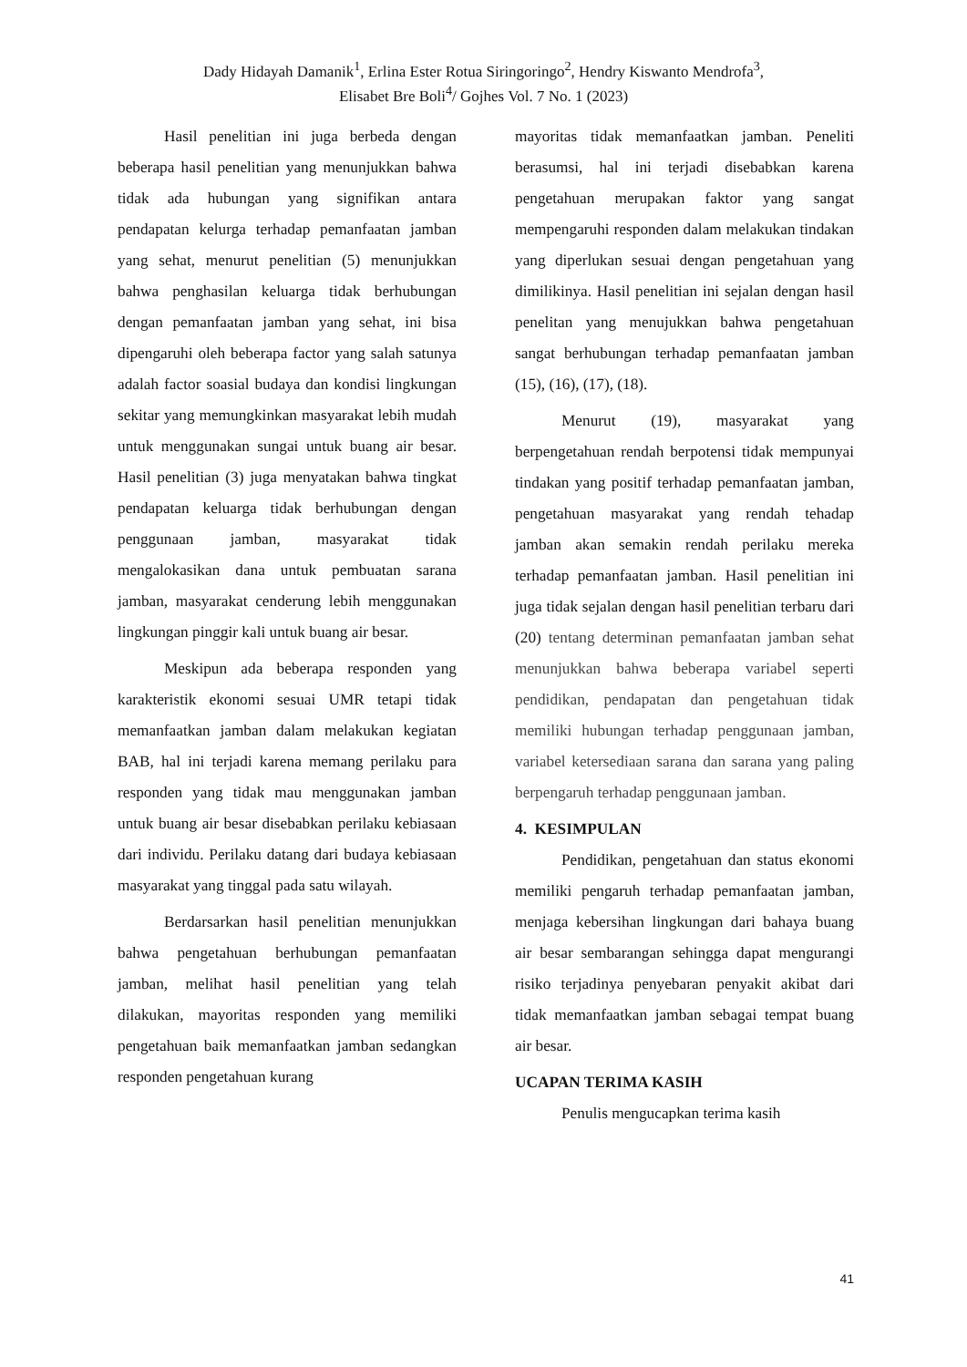Dady Hidayah Damanik<sup>1</sup>, Erlina Ester Rotua Siringoringo<sup>2</sup>, Hendry Kiswanto Mendrofa<sup>3</sup>,
Elisabet Bre Boli<sup>4</sup>/ Gojhes Vol. 7 No. 1 (2023)
Hasil penelitian ini juga berbeda dengan beberapa hasil penelitian yang menunjukkan bahwa tidak ada hubungan yang signifikan antara pendapatan kelurga terhadap pemanfaatan jamban yang sehat, menurut penelitian (5) menunjukkan bahwa penghasilan keluarga tidak berhubungan dengan pemanfaatan jamban yang sehat, ini bisa dipengaruhi oleh beberapa factor yang salah satunya adalah factor soasial budaya dan kondisi lingkungan sekitar yang memungkinkan masyarakat lebih mudah untuk menggunakan sungai untuk buang air besar. Hasil penelitian (3) juga menyatakan bahwa tingkat pendapatan keluarga tidak berhubungan dengan penggunaan jamban, masyarakat tidak mengalokasikan dana untuk pembuatan sarana jamban, masyarakat cenderung lebih menggunakan lingkungan pinggir kali untuk buang air besar.
Meskipun ada beberapa responden yang karakteristik ekonomi sesuai UMR tetapi tidak memanfaatkan jamban dalam melakukan kegiatan BAB, hal ini terjadi karena memang perilaku para responden yang tidak mau menggunakan jamban untuk buang air besar disebabkan perilaku kebiasaan dari individu. Perilaku datang dari budaya kebiasaan masyarakat yang tinggal pada satu wilayah.
Berdarsarkan hasil penelitian menunjukkan bahwa pengetahuan berhubungan pemanfaatan jamban, melihat hasil penelitian yang telah dilakukan, mayoritas responden yang memiliki pengetahuan baik memanfaatkan jamban sedangkan responden pengetahuan kurang
mayoritas tidak memanfaatkan jamban. Peneliti berasumsi, hal ini terjadi disebabkan karena pengetahuan merupakan faktor yang sangat mempengaruhi responden dalam melakukan tindakan yang diperlukan sesuai dengan pengetahuan yang dimilikinya. Hasil penelitian ini sejalan dengan hasil penelitan yang menujukkan bahwa pengetahuan sangat berhubungan terhadap pemanfaatan jamban (15), (16), (17), (18).
Menurut (19), masyarakat yang berpengetahuan rendah berpotensi tidak mempunyai tindakan yang positif terhadap pemanfaatan jamban, pengetahuan masyarakat yang rendah tehadap jamban akan semakin rendah perilaku mereka terhadap pemanfaatan jamban. Hasil penelitian ini juga tidak sejalan dengan hasil penelitian terbaru dari (20) tentang determinan pemanfaatan jamban sehat menunjukkan bahwa beberapa variabel seperti pendidikan, pendapatan dan pengetahuan tidak memiliki hubungan terhadap penggunaan jamban, variabel ketersediaan sarana dan sarana yang paling berpengaruh terhadap penggunaan jamban.
4. KESIMPULAN
Pendidikan, pengetahuan dan status ekonomi memiliki pengaruh terhadap pemanfaatan jamban, menjaga kebersihan lingkungan dari bahaya buang air besar sembarangan sehingga dapat mengurangi risiko terjadinya penyebaran penyakit akibat dari tidak memanfaatkan jamban sebagai tempat buang air besar.
UCAPAN TERIMA KASIH
Penulis mengucapkan terima kasih
41